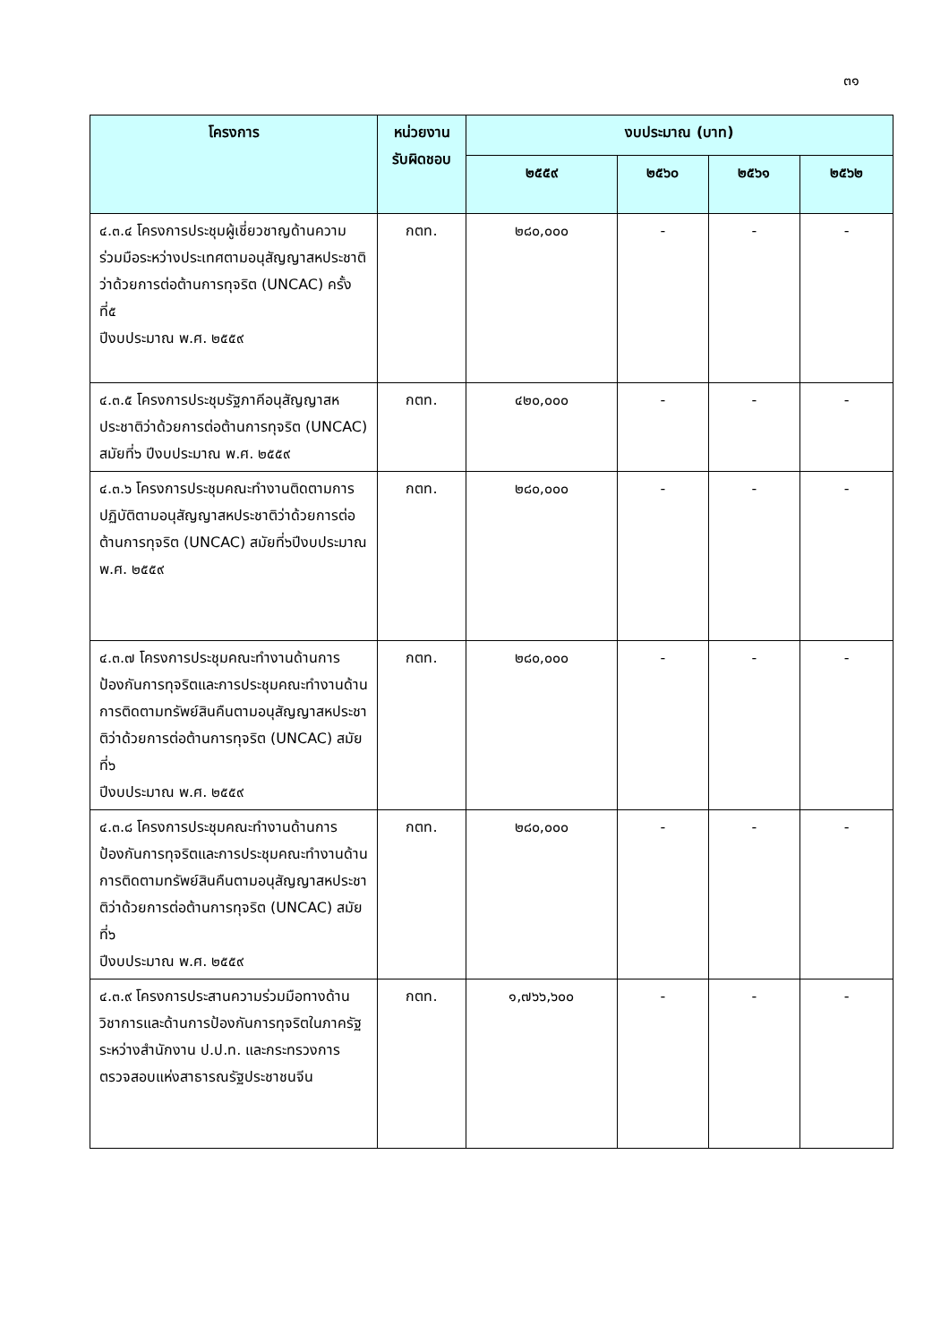๓๑
| โครงการ | หน่วยงาน รับผิดชอบ | งบประมาณ (บาท) | | | |
| --- | --- | --- | --- | --- | --- |
| | | ๒๕๕๙ | ๒๕๖๐ | ๒๕๖๑ | ๒๕๖๒ |
| ๔.๓.๔ โครงการประชุมผู้เชี่ยวชาญด้านความร่วมมือระหว่างประเทศตามอนุสัญญาสหประชาติว่าด้วยการต่อต้านการทุจริต (UNCAC) ครั้งที่๕ ปีงบประมาณ พ.ศ. ๒๕๕๙ | กตท. | ๒๘๐,๐๐๐ | - | - | - |
| ๔.๓.๕ โครงการประชุมรัฐภาคีอนุสัญญาสหประชาติว่าด้วยการต่อต้านการทุจริต (UNCAC) สมัยที่๖ ปีงบประมาณ พ.ศ. ๒๕๕๙ | กตท. | ๔๒๐,๐๐๐ | - | - | - |
| ๔.๓.๖ โครงการประชุมคณะทำงานติดตามการปฏิบัติตามอนุสัญญาสหประชาติว่าด้วยการต่อต้านการทุจริต (UNCAC) สมัยที่๖ปีงบประมาณ พ.ศ. ๒๕๕๙ | กตท. | ๒๘๐,๐๐๐ | - | - | - |
| ๔.๓.๗ โครงการประชุมคณะทำงานด้านการป้องกันการทุจริตและการประชุมคณะทำงานด้านการติดตามทรัพย์สินคืนตามอนุสัญญาสหประชาติว่าด้วยการต่อต้านการทุจริต (UNCAC) สมัยที่๖ ปีงบประมาณ พ.ศ. ๒๕๕๙ | กตท. | ๒๘๐,๐๐๐ | - | - | - |
| ๔.๓.๘ โครงการประชุมคณะทำงานด้านการป้องกันการทุจริตและการประชุมคณะทำงานด้านการติดตามทรัพย์สินคืนตามอนุสัญญาสหประชาติว่าด้วยการต่อต้านการทุจริต (UNCAC) สมัยที่๖ ปีงบประมาณ พ.ศ. ๒๕๕๙ | กตท. | ๒๘๐,๐๐๐ | - | - | - |
| ๔.๓.๙ โครงการประสานความร่วมมือทางด้านวิชาการและด้านการป้องกันการทุจริตในภาครัฐระหว่างสำนักงาน ป.ป.ท. และกระทรวงการตรวจสอบแห่งสาธารณรัฐประชาชนจีน | กตท. | ๑,๗๖๖,๖๐๐ | - | - | - |